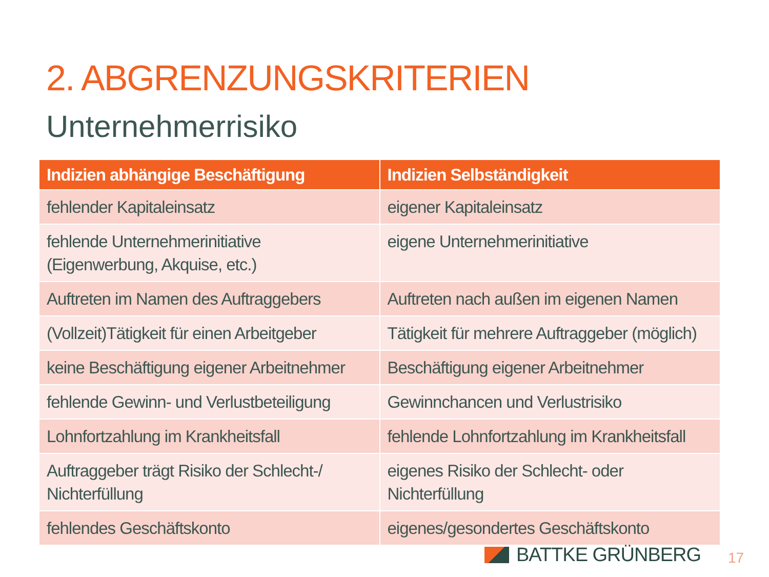2. ABGRENZUNGSKRITERIEN
Unternehmerrisiko
| Indizien abhängige Beschäftigung | Indizien Selbständigkeit |
| --- | --- |
| fehlender Kapitaleinsatz | eigener Kapitaleinsatz |
| fehlende Unternehmerinitiative (Eigenwerbung, Akquise, etc.) | eigene Unternehmerinitiative |
| Auftreten im Namen des Auftraggebers | Auftreten nach außen im eigenen Namen |
| (Vollzeit)Tätigkeit für einen Arbeitgeber | Tätigkeit für mehrere Auftraggeber (möglich) |
| keine Beschäftigung eigener Arbeitnehmer | Beschäftigung eigener Arbeitnehmer |
| fehlende Gewinn- und Verlustbeteiligung | Gewinnchancen und Verlustrisiko |
| Lohnfortzahlung im Krankheitsfall | fehlende Lohnfortzahlung im Krankheitsfall |
| Auftraggeber trägt Risiko der Schlecht-/ Nichterfüllung | eigenes Risiko der Schlecht- oder Nichterfüllung |
| fehlendes Geschäftskonto | eigenes/gesondertes Geschäftskonto |
BATTKE GRÜNBERG
17